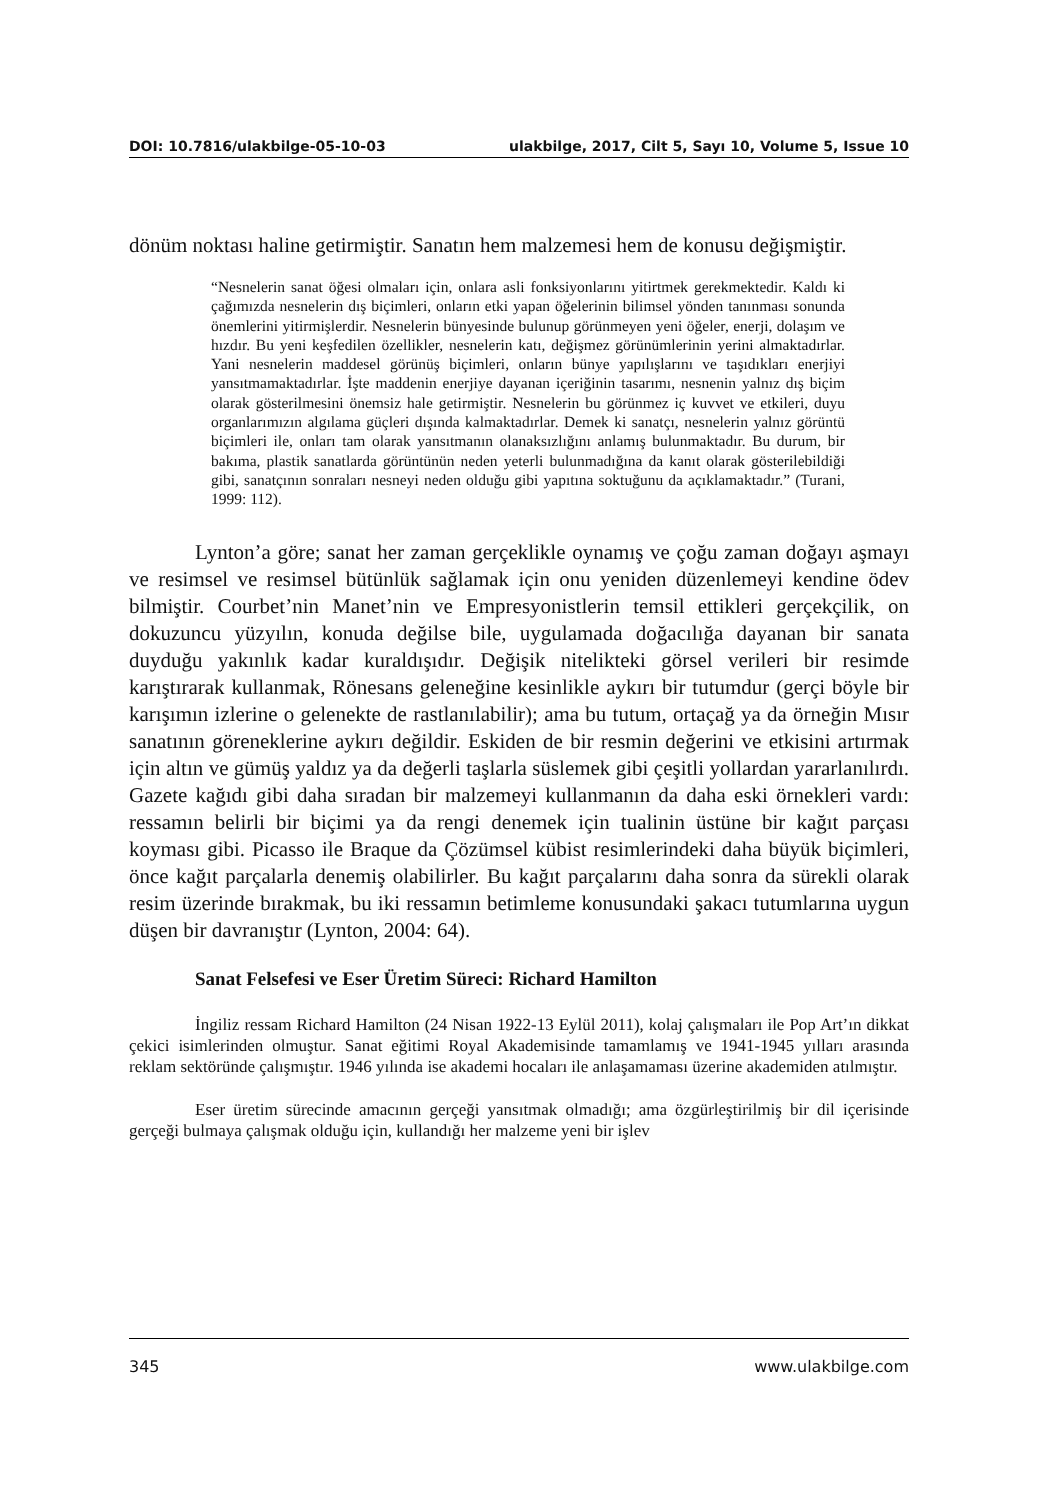DOI: 10.7816/ulakbilge-05-10-03 ulakbilge, 2017, Cilt 5, Sayı 10, Volume 5, Issue 10
dönüm noktası haline getirmiştir. Sanatın hem malzemesi hem de konusu değişmiştir.
“Nesnelerin sanat öğesi olmaları için, onlara asli fonksiyonlarını yitirtmek gerekmektedir. Kaldı ki çağımızda nesnelerin dış biçimleri, onların etki yapan öğelerinin bilimsel yönden tanınması sonunda önemlerini yitirmişlerdir. Nesnelerin bünyesinde bulunup görünmeyen yeni öğeler, enerji, dolaşım ve hızdır. Bu yeni keşfedilen özellikler, nesnelerin katı, değişmez görünümlerinin yerini almaktadırlar. Yani nesnelerin maddesel görünüş biçimleri, onların bünye yapılışlarını ve taşıdıkları enerjiyi yansıtmamaktadırlar. İşte maddenin enerjiye dayanan içeriğinin tasarımı, nesnenin yalnız dış biçim olarak gösterilmesini önemsiz hale getirmiştir. Nesnelerin bu görünmez iç kuvvet ve etkileri, duyu organlarımızın algılama güçleri dışında kalmaktadırlar. Demek ki sanatçı, nesnelerin yalnız görüntü biçimleri ile, onları tam olarak yansıtmanın olanaksızlığını anlamış bulunmaktadır. Bu durum, bir bakıma, plastik sanatlarda görüntünün neden yeterli bulunmadığına da kanıt olarak gösterilebildiği gibi, sanatçının sonraları nesneyi neden olduğu gibi yapıtına soktuğunu da açıklamaktadır.” (Turani, 1999: 112).
Lynton’a göre; sanat her zaman gerçeklikle oynamış ve çoğu zaman doğayı aşmayı ve resimsel ve resimsel bütünlük sağlamak için onu yeniden düzenlemeyi kendine ödev bilmiştir. Courbet’nin Manet’nin ve Empresyonistlerin temsil ettikleri gerçekçilik, on dokuzuncu yüzyılın, konuda değilse bile, uygulamada doğacılığa dayanan bir sanata duyduğu yakınlık kadar kuraldışıdır. Değişik nitelikteki görsel verileri bir resimde karıştırarak kullanmak, Rönesans geleneğine kesinlikle aykırı bir tutumdur (gerçi böyle bir karışımın izlerine o gelenekte de rastlanılabilir); ama bu tutum, ortaçağ ya da örneğin Mısır sanatının göreneklerine aykırı değildir. Eskiden de bir resmin değerini ve etkisini artırmak için altın ve gümüş yaldız ya da değerli taşlarla süslemek gibi çeşitli yollardan yararlanılırdı. Gazete kağıdı gibi daha sıradan bir malzemeyi kullanmanın da daha eski örnekleri vardı: ressamın belirli bir biçimi ya da rengi denemek için tualinin üstüne bir kağıt parçası koyması gibi. Picasso ile Braque da Çözümsel kübist resimlerindeki daha büyük biçimleri, önce kağıt parçalarla denemiş olabilirler. Bu kağıt parçalarını daha sonra da sürekli olarak resim üzerinde bırakmak, bu iki ressamın betimleme konusundaki şakacı tutumlarına uygun düşen bir davranıştır (Lynton, 2004: 64).
Sanat Felsefesi ve Eser Üretim Süreci: Richard Hamilton
İngiliz ressam Richard Hamilton (24 Nisan 1922-13 Eylül 2011), kolaj çalışmaları ile Pop Art’ın dikkat çekici isimlerinden olmuştur. Sanat eğitimi Royal Akademisinde tamamlamış ve 1941-1945 yılları arasında reklam sektöründe çalışmıştır. 1946 yılında ise akademi hocaları ile anlaşamaması üzerine akademiden atılmıştır.
Eser üretim sürecinde amacının gerçeği yansıtmak olmadığı; ama özgürleştirilmiş bir dil içerisinde gerçeği bulmaya çalışmak olduğu için, kullandığı her malzeme yeni bir işlev
345 www.ulakbilge.com